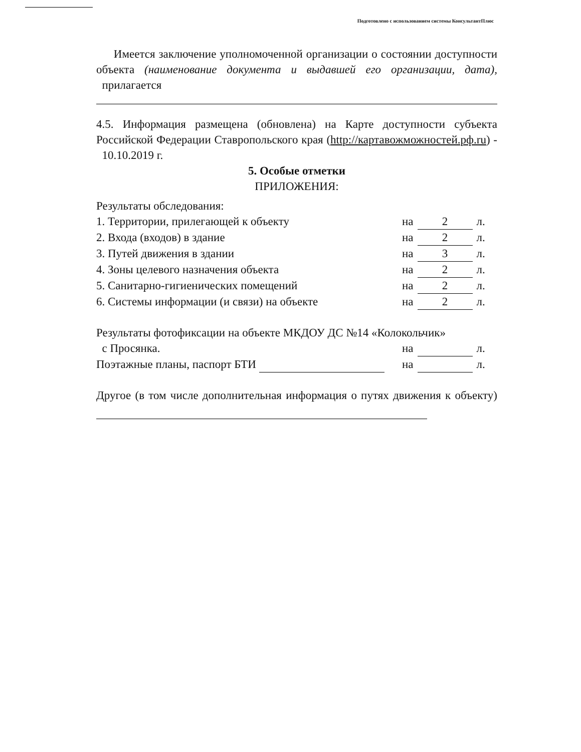Подготовлено с использованием системы КонсультантПлюс
Имеется заключение уполномоченной организации о состоянии доступности объекта (наименование документа и выдавшей его организации, дата), прилагается
4.5. Информация размещена (обновлена) на Карте доступности субъекта Российской Федерации Ставропольского края (http://картавожможностей.рф.ru) - 10.10.2019 г.
5. Особые отметки
ПРИЛОЖЕНИЯ:
Результаты обследования:
1. Территории, прилегающей к объекту на 2 л.
2. Входа (входов) в здание на 2 л.
3. Путей движения в здании на 3 л.
4. Зоны целевого назначения объекта на 2 л.
5. Санитарно-гигиенических помещений на 2 л.
6. Системы информации (и связи) на объекте на 2 л.
Результаты фотофиксации на объекте МКДОУ ДС №14 «Колокольчик»
с Просянка. на л.
Поэтажные планы, паспорт БТИ на л.
Другое (в том числе дополнительная информация о путях движения к объекту)